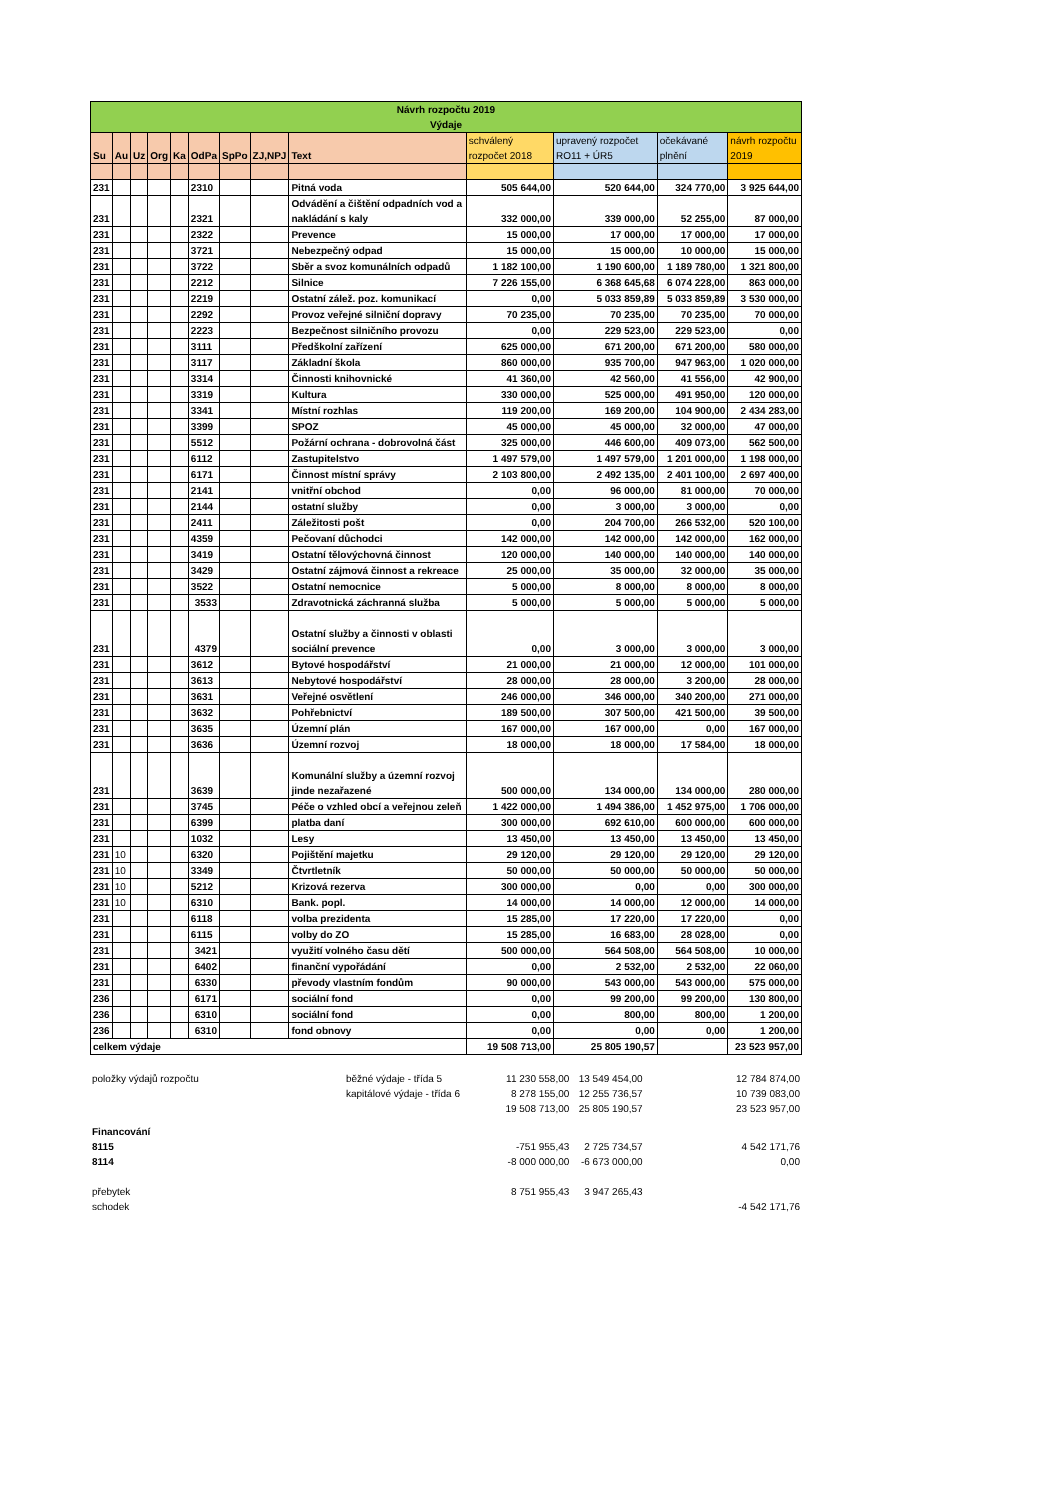| Návrh rozpočtu 2019 Výdaje | | | | | | | | | | | | |
| Su | Au | Uz | Org | Ka | OdPa | SpPo | ZJ,NPJ | Text | schválený rozpočet 2018 | upravený rozpočet RO11 + ÚR5 | očekávané plnění | návrh rozpočtu 2019 |
| 231 | | | | | 2310 | | | Pitná voda | 505 644,00 | 520 644,00 | 324 770,00 | 3 925 644,00 |
| 231 | | | | | 2321 | | | Odvádění a čištění odpadních vod a nakládání s kaly | 332 000,00 | 339 000,00 | 52 255,00 | 87 000,00 |
| 231 | | | | | 2322 | | | Prevence | 15 000,00 | 17 000,00 | 17 000,00 | 17 000,00 |
| 231 | | | | | 3721 | | | Nebezpečný odpad | 15 000,00 | 15 000,00 | 10 000,00 | 15 000,00 |
| 231 | | | | | 3722 | | | Sběr a svoz komunálních odpadů | 1 182 100,00 | 1 190 600,00 | 1 189 780,00 | 1 321 800,00 |
| 231 | | | | | 2212 | | | Silnice | 7 226 155,00 | 6 368 645,68 | 6 074 228,00 | 863 000,00 |
| 231 | | | | | 2219 | | | Ostatní zálež. poz. komunikací | 0,00 | 5 033 859,89 | 5 033 859,89 | 3 530 000,00 |
| 231 | | | | | 2292 | | | Provoz veřejné silniční dopravy | 70 235,00 | 70 235,00 | 70 235,00 | 70 000,00 |
| 231 | | | | | 2223 | | | Bezpečnost silničního provozu | 0,00 | 229 523,00 | 229 523,00 | 0,00 |
| 231 | | | | | 3111 | | | Předškolní zařízení | 625 000,00 | 671 200,00 | 671 200,00 | 580 000,00 |
| 231 | | | | | 3117 | | | Základní škola | 860 000,00 | 935 700,00 | 947 963,00 | 1 020 000,00 |
| 231 | | | | | 3314 | | | Činnosti knihovnické | 41 360,00 | 42 560,00 | 41 556,00 | 42 900,00 |
| 231 | | | | | 3319 | | | Kultura | 330 000,00 | 525 000,00 | 491 950,00 | 120 000,00 |
| 231 | | | | | 3341 | | | Místní rozhlas | 119 200,00 | 169 200,00 | 104 900,00 | 2 434 283,00 |
| 231 | | | | | 3399 | | | SPOZ | 45 000,00 | 45 000,00 | 32 000,00 | 47 000,00 |
| 231 | | | | | 5512 | | | Požární ochrana - dobrovolná část | 325 000,00 | 446 600,00 | 409 073,00 | 562 500,00 |
| 231 | | | | | 6112 | | | Zastupitelstvo | 1 497 579,00 | 1 497 579,00 | 1 201 000,00 | 1 198 000,00 |
| 231 | | | | | 6171 | | | Činnost místní správy | 2 103 800,00 | 2 492 135,00 | 2 401 100,00 | 2 697 400,00 |
| 231 | | | | | 2141 | | | vnitřní obchod | 0,00 | 96 000,00 | 81 000,00 | 70 000,00 |
| 231 | | | | | 2144 | | | ostatní služby | 0,00 | 3 000,00 | 3 000,00 | 0,00 |
| 231 | | | | | 2411 | | | Záležitosti pošt | 0,00 | 204 700,00 | 266 532,00 | 520 100,00 |
| 231 | | | | | 4359 | | | Pečovaní důchodci | 142 000,00 | 142 000,00 | 142 000,00 | 162 000,00 |
| 231 | | | | | 3419 | | | Ostatní tělovýchovná činnost | 120 000,00 | 140 000,00 | 140 000,00 | 140 000,00 |
| 231 | | | | | 3429 | | | Ostatní zájmová činnost a rekreace | 25 000,00 | 35 000,00 | 32 000,00 | 35 000,00 |
| 231 | | | | | 3522 | | | Ostatní nemocnice | 5 000,00 | 8 000,00 | 8 000,00 | 8 000,00 |
| 231 | | | | | 3533 | | | Zdravotnická záchranná služba | 5 000,00 | 5 000,00 | 5 000,00 | 5 000,00 |
| 231 | | | | | 4379 | | | Ostatní služby a činnosti v oblasti sociální prevence | 0,00 | 3 000,00 | 3 000,00 | 3 000,00 |
| 231 | | | | | 3612 | | | Bytové hospodářství | 21 000,00 | 21 000,00 | 12 000,00 | 101 000,00 |
| 231 | | | | | 3613 | | | Nebytové hospodářství | 28 000,00 | 28 000,00 | 3 200,00 | 28 000,00 |
| 231 | | | | | 3631 | | | Veřejné osvětlení | 246 000,00 | 346 000,00 | 340 200,00 | 271 000,00 |
| 231 | | | | | 3632 | | | Pohřebnictví | 189 500,00 | 307 500,00 | 421 500,00 | 39 500,00 |
| 231 | | | | | 3635 | | | Územní plán | 167 000,00 | 167 000,00 | 0,00 | 167 000,00 |
| 231 | | | | | 3636 | | | Územní rozvoj | 18 000,00 | 18 000,00 | 17 584,00 | 18 000,00 |
| 231 | | | | | 3639 | | | Komunální služby a územní rozvoj jinde nezařazené | 500 000,00 | 134 000,00 | 134 000,00 | 280 000,00 |
| 231 | | | | | 3745 | | | Péče o vzhled obcí a veřejnou zeleň | 1 422 000,00 | 1 494 386,00 | 1 452 975,00 | 1 706 000,00 |
| 231 | | | | | 6399 | | | platba daní | 300 000,00 | 692 610,00 | 600 000,00 | 600 000,00 |
| 231 | | | | | 1032 | | | Lesy | 13 450,00 | 13 450,00 | 13 450,00 | 13 450,00 |
| 231 | 10 | | | | 6320 | | | Pojištění majetku | 29 120,00 | 29 120,00 | 29 120,00 | 29 120,00 |
| 231 | 10 | | | | 3349 | | | Čtvrtletník | 50 000,00 | 50 000,00 | 50 000,00 | 50 000,00 |
| 231 | 10 | | | | 5212 | | | Krizová rezerva | 300 000,00 | 0,00 | 0,00 | 300 000,00 |
| 231 | 10 | | | | 6310 | | | Bank. popl. | 14 000,00 | 14 000,00 | 12 000,00 | 14 000,00 |
| 231 | | | | | 6118 | | | volba prezidenta | 15 285,00 | 17 220,00 | 17 220,00 | 0,00 |
| 231 | | | | | 6115 | | | volby do ZO | 15 285,00 | 16 683,00 | 28 028,00 | 0,00 |
| 231 | | | | | 3421 | | | využití volného času dětí | 500 000,00 | 564 508,00 | 564 508,00 | 10 000,00 |
| 231 | | | | | 6402 | | | finanční vypořádání | 0,00 | 2 532,00 | 2 532,00 | 22 060,00 |
| 231 | | | | | 6330 | | | převody vlastním fondům | 90 000,00 | 543 000,00 | 543 000,00 | 575 000,00 |
| 236 | | | | | 6171 | | | sociální fond | 0,00 | 99 200,00 | 99 200,00 | 130 800,00 |
| 236 | | | | | 6310 | | | sociální fond | 0,00 | 800,00 | 800,00 | 1 200,00 |
| 236 | | | | | 6310 | | | fond obnovy | 0,00 | 0,00 | 0,00 | 1 200,00 |
| celkem výdaje | | | | | | | | | 19 508 713,00 | 25 805 190,57 | | 23 523 957,00 |
| položky výdajů rozpočtu | běžné výdaje - třída 5 | 11 230 558,00 | 13 549 454,00 | | 12 784 874,00 |
| | kapitálové výdaje - třída 6 | 8 278 155,00 | 12 255 736,57 | | 10 739 083,00 |
| | | 19 508 713,00 | 25 805 190,57 | | 23 523 957,00 |
| Financování | | | | | |
| 8115 | | -751 955,43 | 2 725 734,57 | | 4 542 171,76 |
| 8114 | | -8 000 000,00 | -6 673 000,00 | | 0,00 |
| přebytek | | 8 751 955,43 | 3 947 265,43 | | |
| schodek | | | | | -4 542 171,76 |